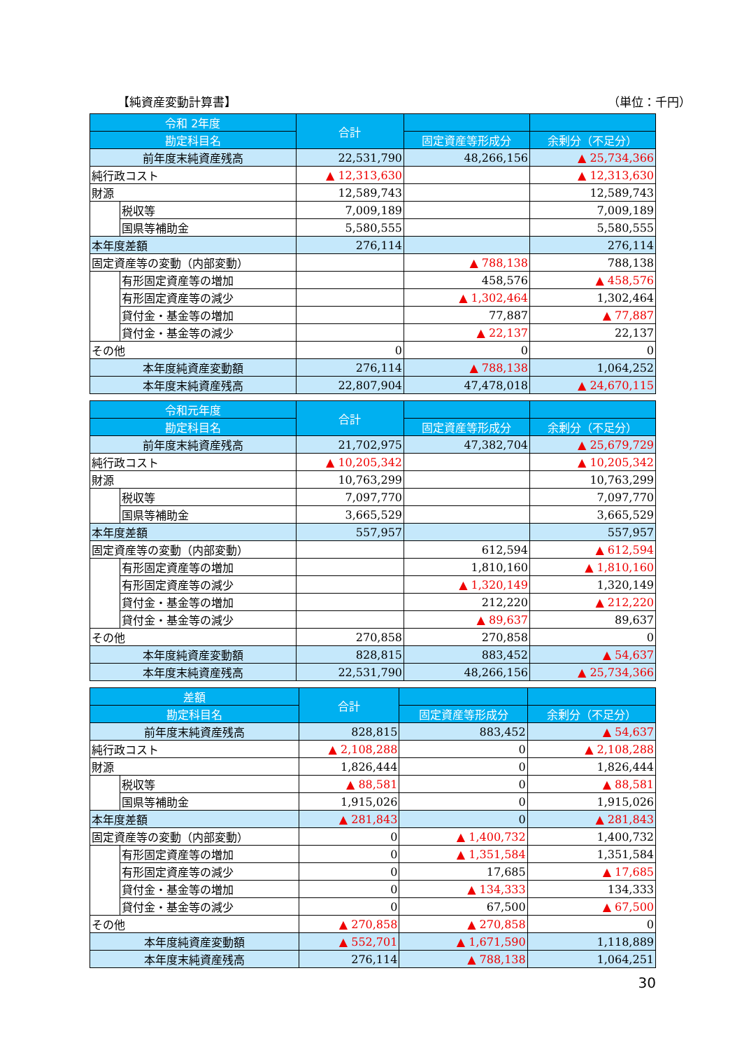【純資産変動計算書】 （単位：千円）
| 令和 2年度 | | 合計 | | |
| --- | --- | --- | --- | --- |
| 勘定科目名 | | | 固定資産等形成分 | 余剰分（不足分） |
| 前年度末純資産残高 | | 22,531,790 | 48,266,156 | ▲ 25,734,366 |
| 純行政コスト | | ▲ 12,313,630 | | ▲ 12,313,630 |
| 財源 | | 12,589,743 | | 12,589,743 |
| | 税収等 | 7,009,189 | | 7,009,189 |
| | 国県等補助金 | 5,580,555 | | 5,580,555 |
| 本年度差額 | | 276,114 | | 276,114 |
| 固定資産等の変動（内部変動） | | | ▲ 788,138 | 788,138 |
| | 有形固定資産等の増加 | | 458,576 | ▲ 458,576 |
| | 有形固定資産等の減少 | | ▲ 1,302,464 | 1,302,464 |
| | 貸付金・基金等の増加 | | 77,887 | ▲ 77,887 |
| | 貸付金・基金等の減少 | | ▲ 22,137 | 22,137 |
| その他 | | 0 | 0 | 0 |
| 本年度純資産変動額 | | 276,114 | ▲ 788,138 | 1,064,252 |
| 本年度末純資産残高 | | 22,807,904 | 47,478,018 | ▲ 24,670,115 |
| 令和元年度 | | 合計 | | |
| --- | --- | --- | --- | --- |
| 勘定科目名 | | | 固定資産等形成分 | 余剰分（不足分） |
| 前年度末純資産残高 | | 21,702,975 | 47,382,704 | ▲ 25,679,729 |
| 純行政コスト | | ▲ 10,205,342 | | ▲ 10,205,342 |
| 財源 | | 10,763,299 | | 10,763,299 |
| | 税収等 | 7,097,770 | | 7,097,770 |
| | 国県等補助金 | 3,665,529 | | 3,665,529 |
| 本年度差額 | | 557,957 | | 557,957 |
| 固定資産等の変動（内部変動） | | | 612,594 | ▲ 612,594 |
| | 有形固定資産等の増加 | | 1,810,160 | ▲ 1,810,160 |
| | 有形固定資産等の減少 | | ▲ 1,320,149 | 1,320,149 |
| | 貸付金・基金等の増加 | | 212,220 | ▲ 212,220 |
| | 貸付金・基金等の減少 | | ▲ 89,637 | 89,637 |
| その他 | | 270,858 | 270,858 | 0 |
| 本年度純資産変動額 | | 828,815 | 883,452 | ▲ 54,637 |
| 本年度末純資産残高 | | 22,531,790 | 48,266,156 | ▲ 25,734,366 |
| 差額 | | 合計 | | |
| --- | --- | --- | --- | --- |
| 勘定科目名 | | | 固定資産等形成分 | 余剰分（不足分） |
| 前年度末純資産残高 | | 828,815 | 883,452 | ▲ 54,637 |
| 純行政コスト | | ▲ 2,108,288 | 0 | ▲ 2,108,288 |
| 財源 | | 1,826,444 | 0 | 1,826,444 |
| | 税収等 | ▲ 88,581 | 0 | ▲ 88,581 |
| | 国県等補助金 | 1,915,026 | 0 | 1,915,026 |
| 本年度差額 | | ▲ 281,843 | 0 | ▲ 281,843 |
| 固定資産等の変動（内部変動） | | 0 | ▲ 1,400,732 | 1,400,732 |
| | 有形固定資産等の増加 | 0 | ▲ 1,351,584 | 1,351,584 |
| | 有形固定資産等の減少 | 0 | 17,685 | ▲ 17,685 |
| | 貸付金・基金等の増加 | 0 | ▲ 134,333 | 134,333 |
| | 貸付金・基金等の減少 | 0 | 67,500 | ▲ 67,500 |
| その他 | | ▲ 270,858 | ▲ 270,858 | 0 |
| 本年度純資産変動額 | | ▲ 552,701 | ▲ 1,671,590 | 1,118,889 |
| 本年度末純資産残高 | | 276,114 | ▲ 788,138 | 1,064,251 |
30